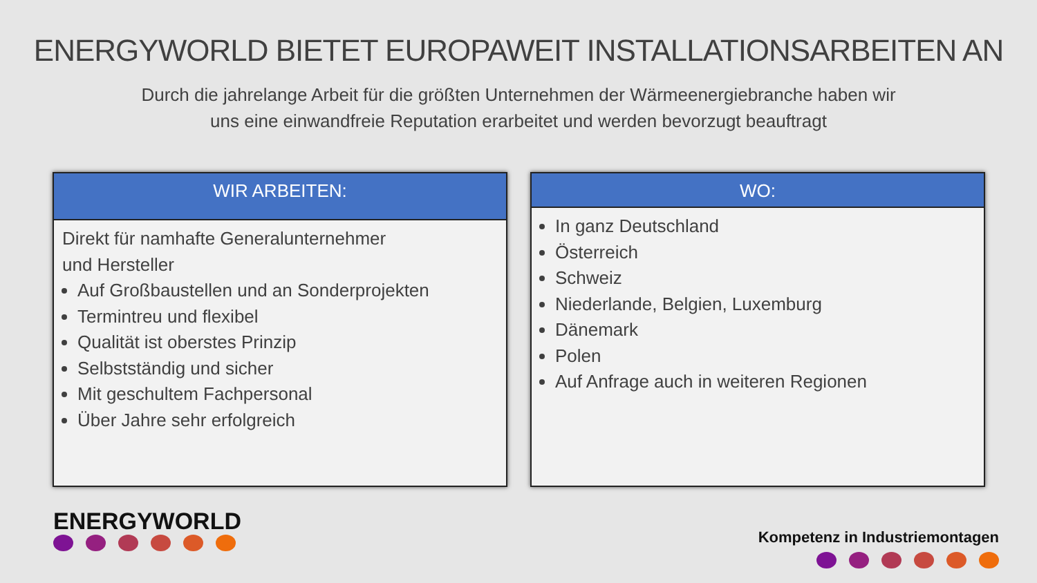ENERGYWORLD BIETET EUROPAWEIT INSTALLATIONSARBEITEN AN
Durch die jahrelange Arbeit für die größten Unternehmen der Wärmeenergiebranche haben wir
uns eine einwandfreie Reputation erarbeitet und werden bevorzugt beauftragt
WIR ARBEITEN:
Direkt für namhafte Generalunternehmer
und Hersteller
Auf Großbaustellen und an Sonderprojekten
Termintreu und flexibel
Qualität ist oberstes Prinzip
Selbstständig und sicher
Mit geschultem Fachpersonal
Über Jahre sehr erfolgreich
WO:
In ganz Deutschland
Österreich
Schweiz
Niederlande, Belgien, Luxemburg
Dänemark
Polen
Auf Anfrage auch in weiteren Regionen
ENERGYWORLD
Kompetenz in Industriemontagen